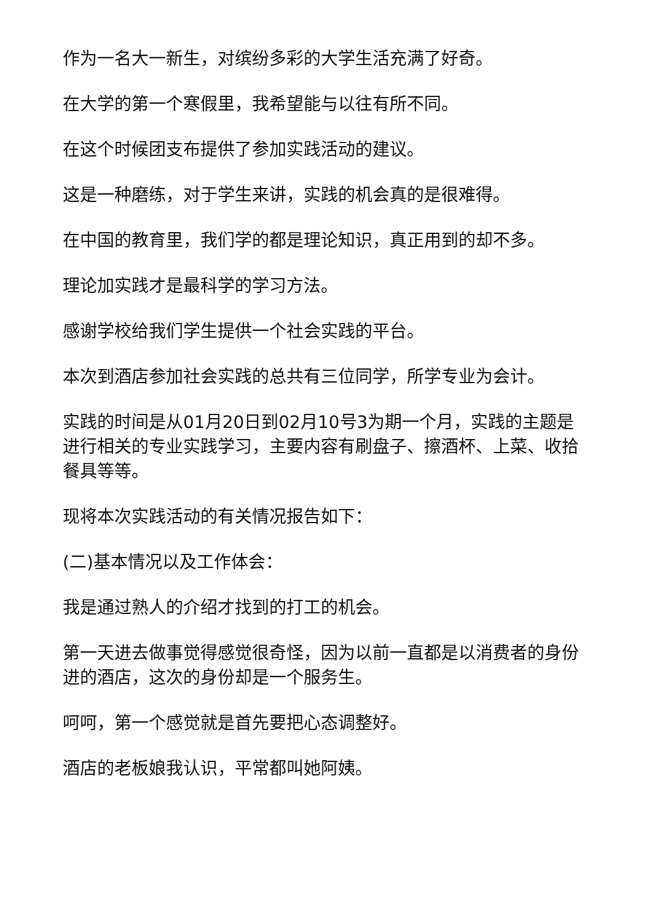作为一名大一新生，对缤纷多彩的大学生活充满了好奇。
在大学的第一个寒假里，我希望能与以往有所不同。
在这个时候团支布提供了参加实践活动的建议。
这是一种磨练，对于学生来讲，实践的机会真的是很难得。
在中国的教育里，我们学的都是理论知识，真正用到的却不多。
理论加实践才是最科学的学习方法。
感谢学校给我们学生提供一个社会实践的平台。
本次到酒店参加社会实践的总共有三位同学，所学专业为会计。
实践的时间是从01月20日到02月10号3为期一个月，实践的主题是进行相关的专业实践学习，主要内容有刷盘子、擦酒杯、上菜、收拾餐具等等。
现将本次实践活动的有关情况报告如下：
(二)基本情况以及工作体会：
我是通过熟人的介绍才找到的打工的机会。
第一天进去做事觉得感觉很奇怪，因为以前一直都是以消费者的身份进的酒店，这次的身份却是一个服务生。
呵呵，第一个感觉就是首先要把心态调整好。
酒店的老板娘我认识，平常都叫她阿姨。